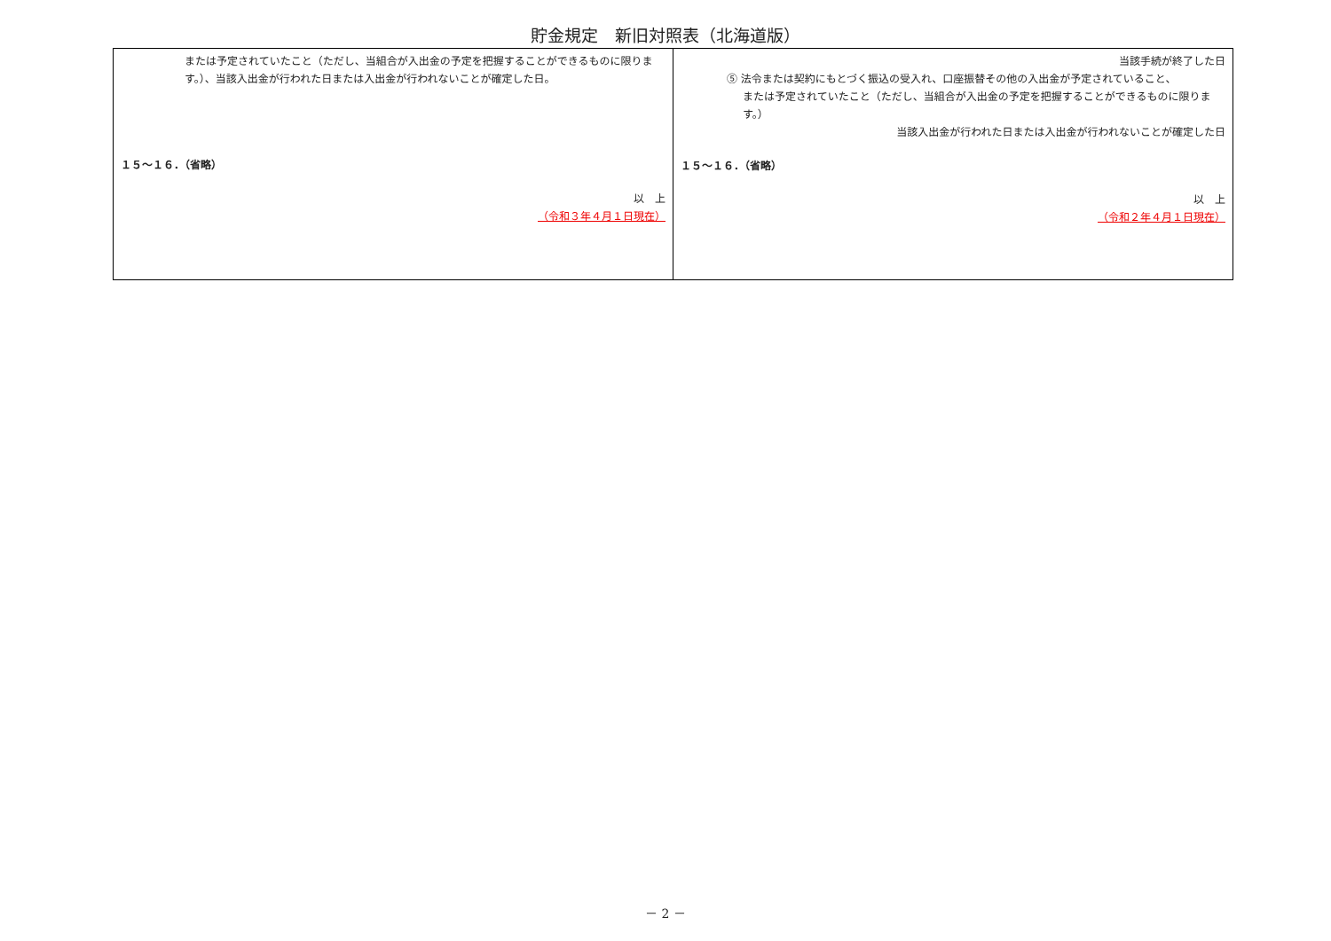貯金規定　新旧対照表（北海道版）
| または予定されていたこと（ただし、当組合が入出金の予定を把握することができるものに限ります。）、当該入出金が行われた日または入出金が行われないことが確定した日。 １５～１６．（省略） 以 上 （令和３年４月１日現在） | 当該手続が終了した日 ⑤ 法令または契約にもとづく振込の受入れ、口座振替その他の入出金が予定されていること、 または予定されていたこと（ただし、当組合が入出金の予定を把握することができるものに限ります。） 当該入出金が行われた日または入出金が行われないことが確定した日 １５～１６．（省略） 以 上 （令和２年４月１日現在） |
－ 2 －